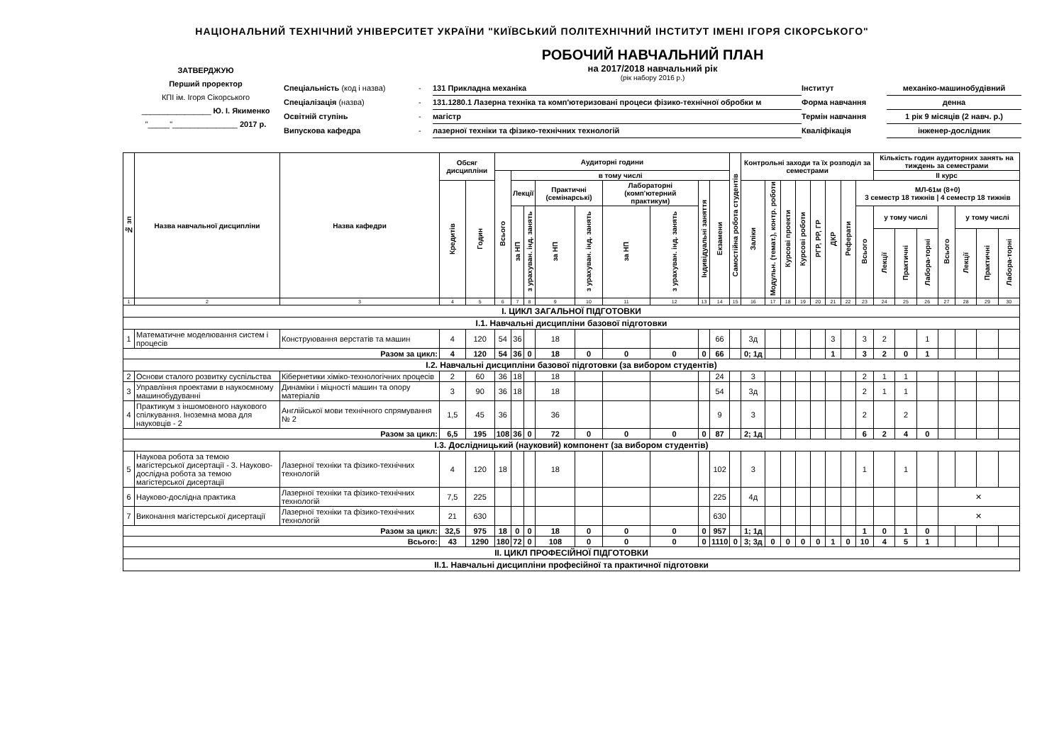НАЦІОНАЛЬНИЙ ТЕХНІЧНИЙ УНІВЕРСИТЕТ УКРАЇНИ "КИЇВСЬКИЙ ПОЛІТЕХНІЧНИЙ ІНСТИТУТ ІМЕНІ ІГОРЯ СІКОРСЬКОГО"
ЗАТВЕРДЖУЮ
Перший проректор
КПІ ім. Ігоря Сікорського
________________ Ю. І. Якименко
"_____"_______________ 2017 р.
РОБОЧИЙ НАВЧАЛЬНИЙ ПЛАН
на 2017/2018 навчальний рік
(рік набору 2016 р.)
Спеціальність (код і назва)
-
131 Прикладна механіка
Інститут
механіко-машинобудівний
Спеціалізація (назва)
-
131.1280.1 Лазерна техніка та комп'ютеризовані процеси фізико-технічної обробки м
Форма навчання
денна
Освітній ступінь
-
магістр
Термін навчання
1 рік 9 місяців (2 навч. р.)
Випускова кафедра
-
лазерної техніки та фізико-технічних технологій
Кваліфікація
інженер-дослідник
| № зп | Назва навчальної дисципліни | Назва кафедри | Обсяг дисципліни | | Аудиторні години | | | | | | | | | Самостійна робота студентів | Контрольні заходи та їх розподіл за семестрами | | | | | | | | Кількість годин аудиторних занять на тиждень за семестрами | | | | | | |
| --- | --- | --- | --- | --- | --- | --- | --- | --- | --- | --- | --- | --- | --- | --- | --- | --- | --- | --- | --- | --- | --- | --- | --- | --- | --- | --- | --- | --- | --- |
| | | | | | Всього | в тому числі | | | | | | | | | | | | | | | | | ІІ курс | | | | | | |
| | | | Кредитів | Годин | | Лекції | | Практичні (семінарські) | | Лабораторні (комп'ютерний практикум) | | Індивідуальні заняття | Екзамени | | Заліки | Модульн. (темат.), контр. роботи | Курсові проекти | Курсові роботи | РГР, РР, ГР | ДКР | Реферати | МЛ-61м (8+0) 3 семестр 18 тижнів / 4 семестр 18 тижнів | | | | | | | |
| | | | | | | за НП | з урахуван. інд. занять | за НП | з урахуван. інд. занять | за НП | з урахуван. інд. занять | | | | | | | | | | | Всього | у тому числі | | | Всього | у тому числі | | |
| | | | | | | | | | | | | | | | | | | | | | | | Лекції | Практичні | Лабора-торні | | Лекції | Практичні | Лабора-торні |
| 1 | 2 | 3 | 4 | 5 | 6 | 7 | 8 | 9 | 10 | 11 | 12 | 13 | 14 | 15 | 16 | 17 | 18 | 19 | 20 | 21 | 22 | 23 | 24 | 25 | 26 | 27 | 28 | 29 | 30 |
| І. ЦИКЛ ЗАГАЛЬНОЇ ПІДГОТОВКИ | | | | | | | | | | | | | | | | | | | | | | | | | | | | | |
| І.1. Навчальні дисципліни базової підготовки | | | | | | | | | | | | | | | | | | | | | | | | | | | | | |
| 1 | Математичне моделювання систем і процесів | Конструювання верстатів та машин | 4 | 120 | 54 | 36 | | 18 | | | | | 66 | | 3д | | | | | 3 | | 3 | 2 | | 1 | | | | |
| Разом за цикл: | | | 4 | 120 | 54 | 36 | 0 | 18 | 0 | 0 | 0 | 0 | 66 | | 0; 1д | | | | | 1 | | 3 | 2 | 0 | 1 | | | | |
| І.2. Навчальні дисципліни базової підготовки (за вибором студентів) | | | | | | | | | | | | | | | | | | | | | | | | | | | | | |
| 2 | Основи сталого розвитку суспільства | Кібернетики хіміко-технологічних процесів | 2 | 60 | 36 | 18 | | 18 | | | | | 24 | | 3 | | | | | | | 2 | 1 | 1 | | | | | |
| 3 | Управління проектами в наукоємному машинобудуванні | Динаміки і міцності машин та опору матеріалів | 3 | 90 | 36 | 18 | | 18 | | | | | 54 | | 3д | | | | | | | 2 | 1 | 1 | | | | | |
| 4 | Практикум з іншомовного наукового спілкування. Іноземна мова для науковців - 2 | Англійської мови технічного спрямування № 2 | 1,5 | 45 | 36 | | | 36 | | | | | 9 | | 3 | | | | | | | 2 | | 2 | | | | | |
| Разом за цикл: | | | 6,5 | 195 | 108 | 36 | 0 | 72 | 0 | 0 | 0 | 0 | 87 | | 2; 1д | | | | | | | 6 | 2 | 4 | 0 | | | | |
| І.3. Дослідницький (науковий) компонент (за вибором студентів) | | | | | | | | | | | | | | | | | | | | | | | | | | | | | |
| 5 | Наукова робота за темою магістерської дисертації - 3. Науково-дослідна робота за темою магістерської дисертації | Лазерної техніки та фізико-технічних технологій | 4 | 120 | 18 | | | 18 | | | | | 102 | | 3 | | | | | | | 1 | | 1 | | | | | |
| 6 | Науково-дослідна практика | Лазерної техніки та фізико-технічних технологій | 7,5 | 225 | | | | | | | | | 225 | | 4д | | | | | | | | | | | ✕ | | | |
| 7 | Виконання магістерської дисертації | Лазерної техніки та фізико-технічних технологій | 21 | 630 | | | | | | | | | 630 | | | | | | | | | | | | | ✕ | | | |
| Разом за цикл: | | | 32,5 | 975 | 18 | 0 | 0 | 18 | 0 | 0 | 0 | 0 | 957 | | 1; 1д | | | | | | | 1 | 0 | 1 | 0 | | | | |
| Всього: | | | 43 | 1290 | 180 | 72 | 0 | 108 | 0 | 0 | 0 | 0 | 1110 | 0 | 3; 3д | 0 | 0 | 0 | 0 | 1 | 0 | 10 | 4 | 5 | 1 | | | | |
| ІІ. ЦИКЛ ПРОФЕСІЙНОЇ ПІДГОТОВКИ | | | | | | | | | | | | | | | | | | | | | | | | | | | | | |
| ІІ.1. Навчальні дисципліни професійної та практичної підготовки | | | | | | | | | | | | | | | | | | | | | | | | | | | | | |